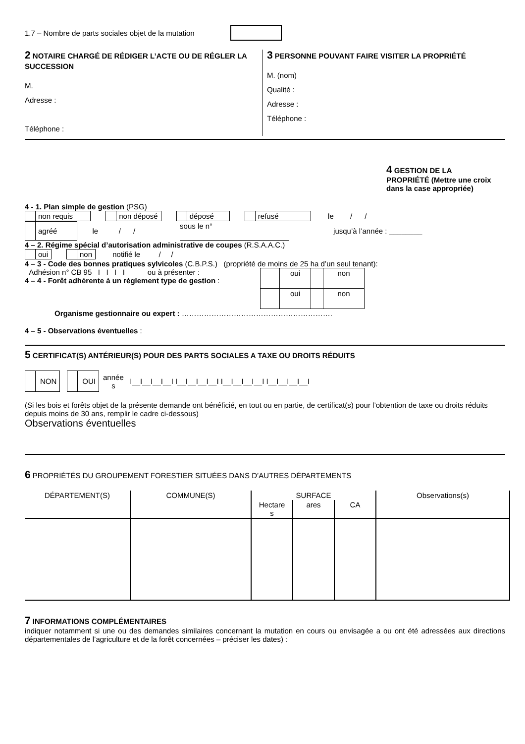1.7 – Nombre de parts sociales objet de la mutation
2 NOTAIRE CHARGÉ DE RÉDIGER L’ACTE OU DE RÉGLER LA SUCCESSION
M.
Adresse :
Téléphone :
3 PERSONNE POUVANT FAIRE VISITER LA PROPRIÉTÉ
M. (nom)
Qualité :
Adresse :
Téléphone :
4 GESTION DE LA PROPRIÉTÉ (Mettre une croix dans la case appropriée)
4 - 1. Plan simple de gestion (PSG)
non requis non déposé déposé refusé le / /
agréé le / / sous le n° jusqu’à l’année : ________
4 – 2. Régime spécial d’autorisation administrative de coupes (R.S.A.A.C.)
oui non notifié le / /
4 – 3 - Code des bonnes pratiques sylvicoles (C.B.P.S.) (propriété de moins de 25 ha d’un seul tenant):
Adhésion n° CB 95 I I I I ou à présenter :
4 – 4 - Forêt adhérente à un règlement type de gestion :
| | oui | | non |
| | oui | | non |
Organisme gestionnaire ou expert : …………………………………………………….
4 – 5 - Observations éventuelles :
5 CERTIFICAT(S) ANTÉRIEUR(S) POUR DES PARTS SOCIALES A TAXE OU DROITS RÉDUITS
NON OUI année
s I__I__I__I__I I__I__I__I__I I__I__I__I__I I__I__I__I__I
(Si les bois et forêts objet de la présente demande ont bénéficié, en tout ou en partie, de certificat(s) pour l’obtention de taxe ou droits réduits depuis moins de 30 ans, remplir le cadre ci-dessous)
Observations éventuelles
6 PROPRIÉTÉS DU GROUPEMENT FORESTIER SITUÉES DANS D’AUTRES DÉPARTEMENTS
| DÉPARTEMENT(S) | COMMUNE(S) | SURFACE | | | Observations(s) |
| --- | --- | --- | --- | --- | --- |
| | | Hectare s | ares | CA | |
7 INFORMATIONS COMPLÉMENTAIRES
indiquer notamment si une ou des demandes similaires concernant la mutation en cours ou envisagée a ou ont été adressées aux directions départementales de l’agriculture et de la forêt concernées – préciser les dates) :